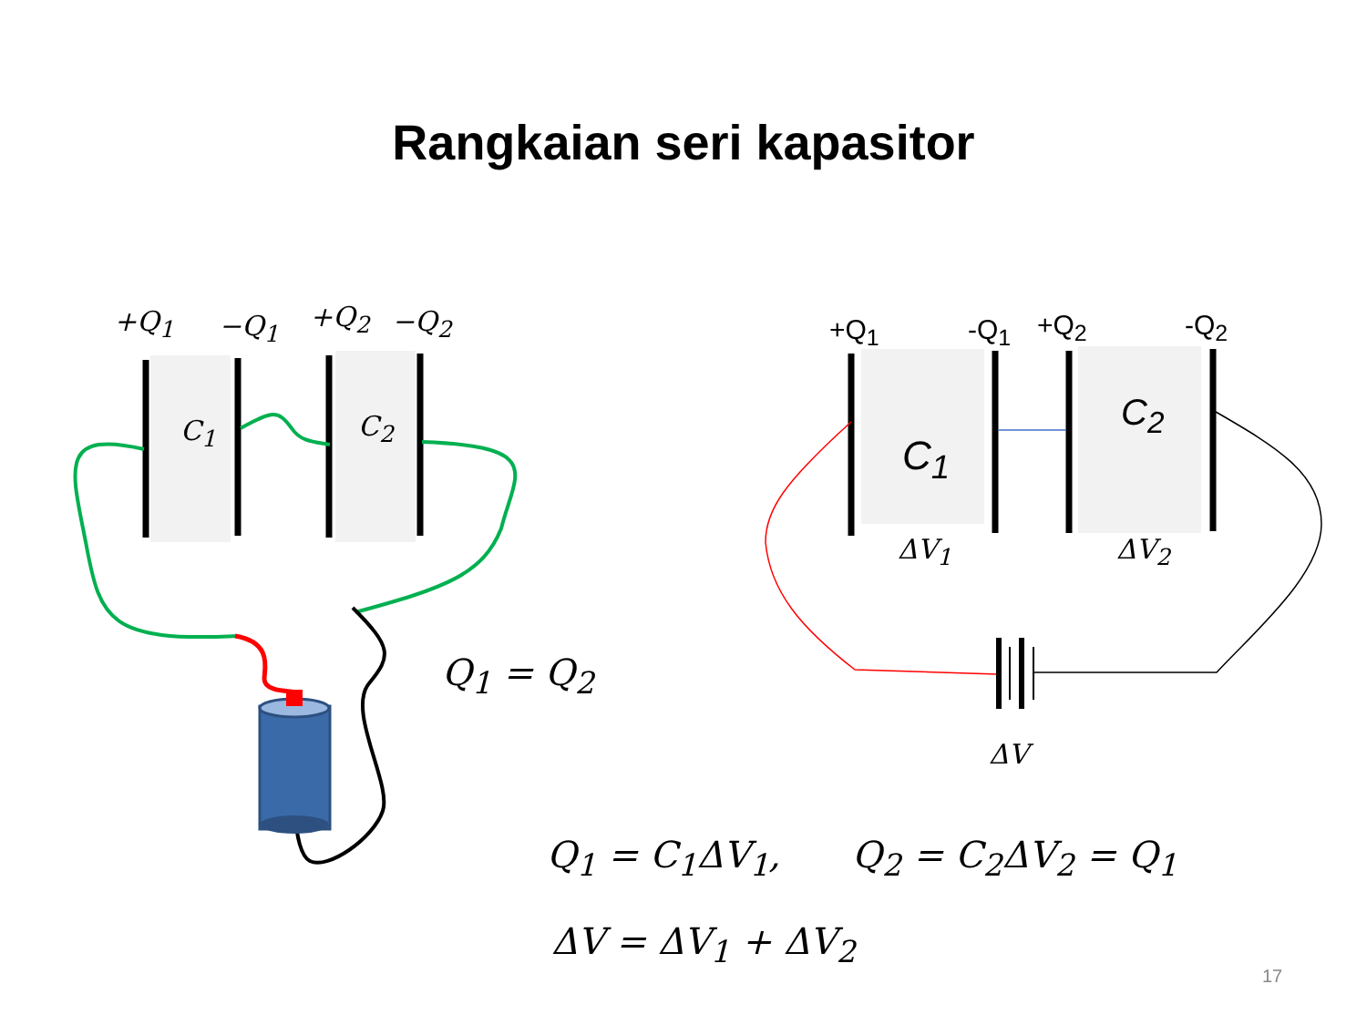Rangkaian seri kapasitor
+Q<sub>1</sub> −Q<sub>1</sub> +Q<sub>2</sub> −Q<sub>2</sub>
C<sub>1</sub> C<sub>2</sub>
+Q<sub>1</sub> -Q<sub>1</sub> +Q<sub>2</sub> -Q<sub>2</sub>
C<sub>1</sub>
C<sub>2</sub>
ΔV<sub>1</sub> ΔV<sub>2</sub>
ΔV
Q<sub>1</sub> = Q<sub>2</sub>
Q<sub>1</sub> = C<sub>1</sub>ΔV<sub>1</sub>, Q<sub>2</sub> = C<sub>2</sub>ΔV<sub>2</sub> = Q<sub>1</sub>
ΔV = ΔV<sub>1</sub> + ΔV<sub>2</sub>
17